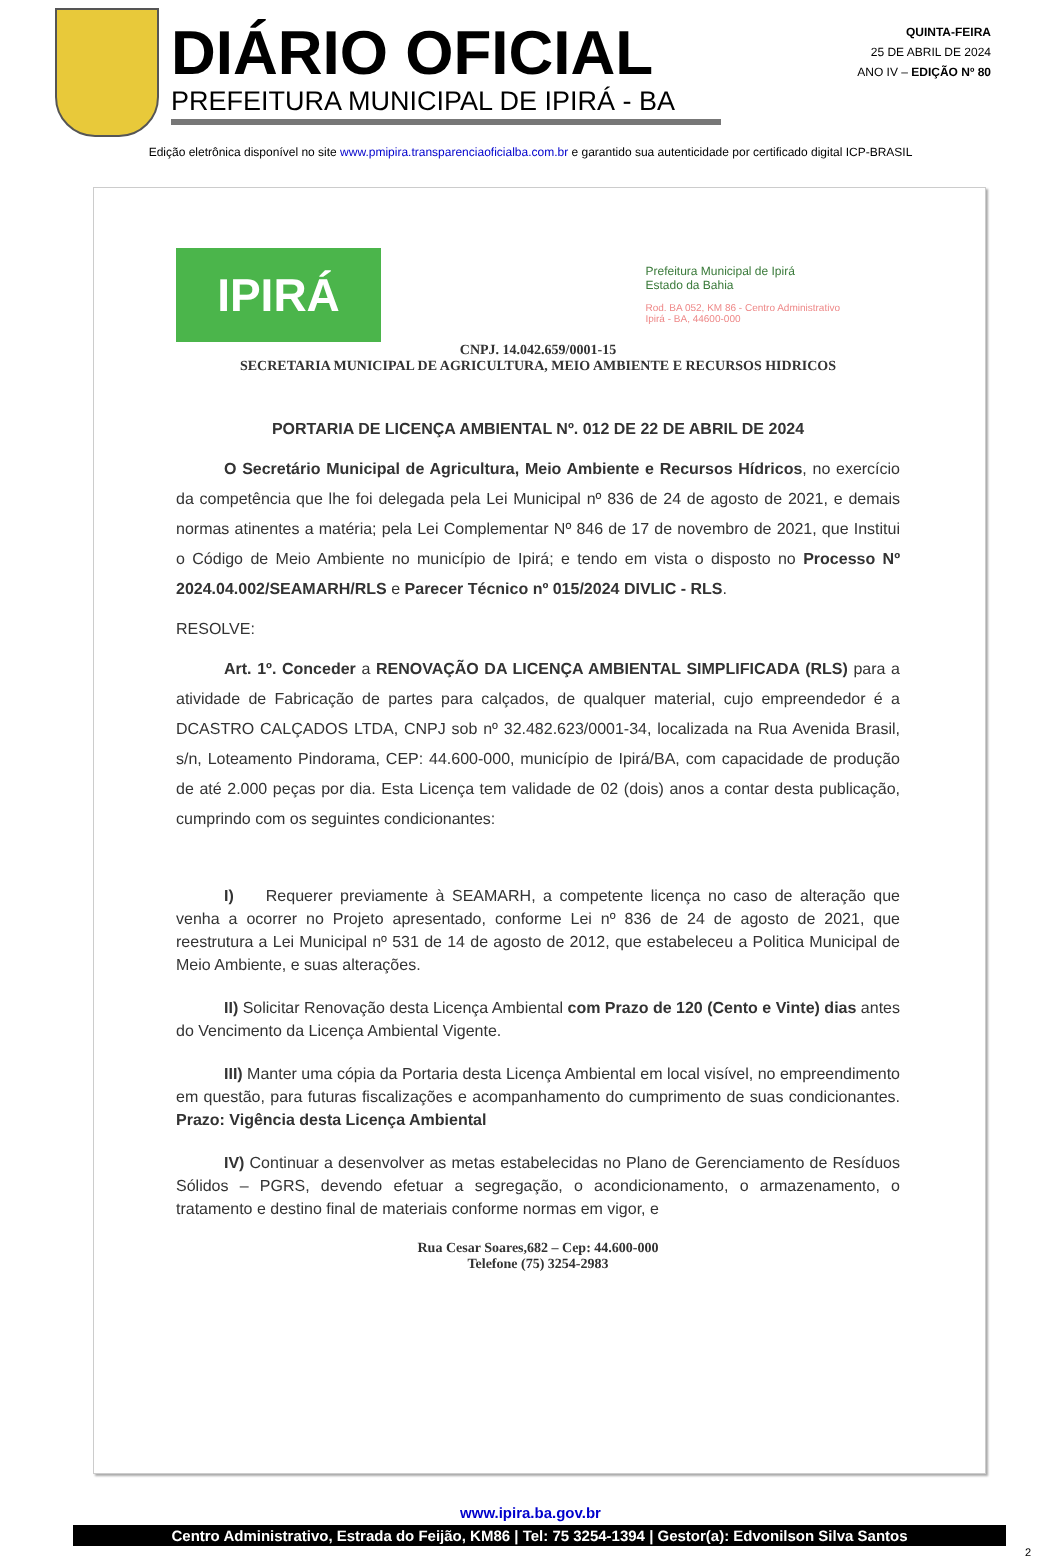DIÁRIO OFICIAL
PREFEITURA MUNICIPAL DE IPIRÁ - BA
QUINTA-FEIRA
25 DE ABRIL DE 2024
ANO IV – EDIÇÃO Nº 80
Edição eletrônica disponível no site www.pmipira.transparenciaoficialba.com.br e garantido sua autenticidade por certificado digital ICP-BRASIL
IPIRÁ
Prefeitura Municipal de Ipirá
Estado da Bahia
Rod. BA 052, KM 86 - Centro Administrativo
Ipirá - BA, 44600-000
CNPJ. 14.042.659/0001-15
SECRETARIA MUNICIPAL DE AGRICULTURA, MEIO AMBIENTE E RECURSOS HIDRICOS
PORTARIA DE LICENÇA AMBIENTAL Nº. 012 DE 22 DE ABRIL DE 2024
   O Secretário Municipal de Agricultura, Meio Ambiente e Recursos Hídricos, no exercício da competência que lhe foi delegada pela Lei Municipal nº 836 de 24 de agosto de 2021, e demais normas atinentes a matéria; pela Lei Complementar Nº 846 de 17 de novembro de 2021, que Institui o Código de Meio Ambiente no município de Ipirá; e tendo em vista o disposto no Processo Nº 2024.04.002/SEAMARH/RLS e Parecer Técnico nº 015/2024 DIVLIC - RLS.
RESOLVE:
   Art. 1º. Conceder a RENOVAÇÃO DA LICENÇA AMBIENTAL SIMPLIFICADA (RLS) para a atividade de Fabricação de partes para calçados, de qualquer material, cujo empreendedor é a DCASTRO CALÇADOS LTDA, CNPJ sob nº 32.482.623/0001-34, localizada na Rua Avenida Brasil, s/n, Loteamento Pindorama, CEP: 44.600-000, município de Ipirá/BA, com capacidade de produção de até 2.000 peças por dia. Esta Licença tem validade de 02 (dois) anos a contar desta publicação, cumprindo com os seguintes condicionantes:
   I)  Requerer previamente à SEAMARH, a competente licença no caso de alteração que venha a ocorrer no Projeto apresentado, conforme Lei nº 836 de 24 de agosto de 2021, que reestrutura a Lei Municipal nº 531 de 14 de agosto de 2012, que estabeleceu a Politica Municipal de Meio Ambiente, e suas alterações.
   II) Solicitar Renovação desta Licença Ambiental com Prazo de 120 (Cento e Vinte) dias antes do Vencimento da Licença Ambiental Vigente.
   III) Manter uma cópia da Portaria desta Licença Ambiental em local visível, no empreendimento em questão, para futuras fiscalizações e acompanhamento do cumprimento de suas condicionantes. Prazo: Vigência desta Licença Ambiental
   IV) Continuar a desenvolver as metas estabelecidas no Plano de Gerenciamento de Resíduos Sólidos – PGRS, devendo efetuar a segregação, o acondicionamento, o armazenamento, o tratamento e destino final de materiais conforme normas em vigor, e
Rua Cesar Soares,682 – Cep: 44.600-000
Telefone (75) 3254-2983
www.ipira.ba.gov.br
Centro Administrativo, Estrada do Feijão, KM86 | Tel: 75 3254-1394 | Gestor(a): Edvonilson Silva Santos
2